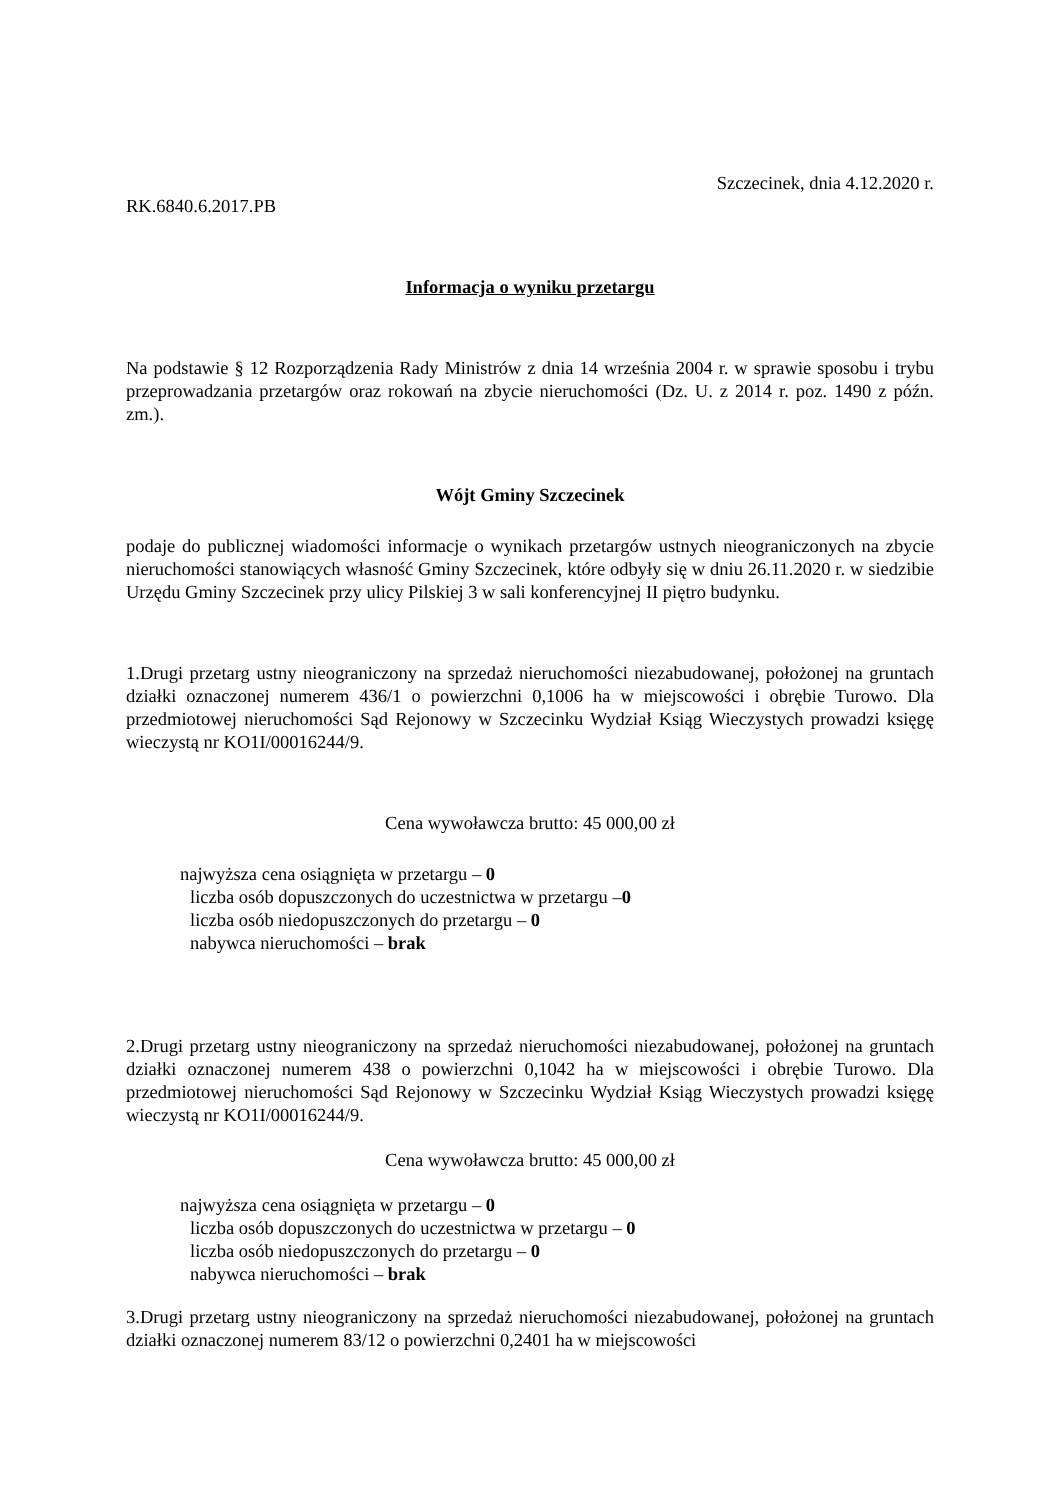Szczecinek, dnia 4.12.2020 r.
RK.6840.6.2017.PB
Informacja o wyniku przetargu
Na podstawie § 12 Rozporządzenia Rady Ministrów z dnia 14 września 2004 r. w sprawie sposobu i trybu przeprowadzania przetargów oraz rokowań na zbycie nieruchomości (Dz. U. z 2014 r. poz. 1490 z późn. zm.).
Wójt Gminy Szczecinek
podaje do publicznej wiadomości informacje o wynikach przetargów ustnych nieograniczonych na zbycie nieruchomości stanowiących własność Gminy Szczecinek, które odbyły się w dniu 26.11.2020 r. w siedzibie Urzędu Gminy Szczecinek przy ulicy Pilskiej 3 w sali konferencyjnej II piętro budynku.
1.Drugi przetarg ustny nieograniczony na sprzedaż nieruchomości niezabudowanej, położonej na gruntach działki oznaczonej numerem 436/1 o powierzchni 0,1006 ha w miejscowości i obrębie Turowo. Dla przedmiotowej nieruchomości Sąd Rejonowy w Szczecinku Wydział Ksiąg Wieczystych prowadzi księgę wieczystą nr KO1I/00016244/9.
Cena wywoławcza brutto: 45 000,00 zł
najwyższa cena osiągnięta w przetargu – 0
liczba osób dopuszczonych do uczestnictwa w przetargu –0
liczba osób niedopuszczonych do przetargu – 0
nabywca nieruchomości – brak
2.Drugi przetarg ustny nieograniczony na sprzedaż nieruchomości niezabudowanej, położonej na gruntach działki oznaczonej numerem 438 o powierzchni 0,1042 ha w miejscowości i obrębie Turowo. Dla przedmiotowej nieruchomości Sąd Rejonowy w Szczecinku Wydział Ksiąg Wieczystych prowadzi księgę wieczystą nr KO1I/00016244/9.
Cena wywoławcza brutto: 45 000,00 zł
najwyższa cena osiągnięta w przetargu – 0
liczba osób dopuszczonych do uczestnictwa w przetargu – 0
liczba osób niedopuszczonych do przetargu – 0
nabywca nieruchomości – brak
3.Drugi przetarg ustny nieograniczony na sprzedaż nieruchomości niezabudowanej, położonej na gruntach działki oznaczonej numerem 83/12 o powierzchni 0,2401 ha w miejscowości